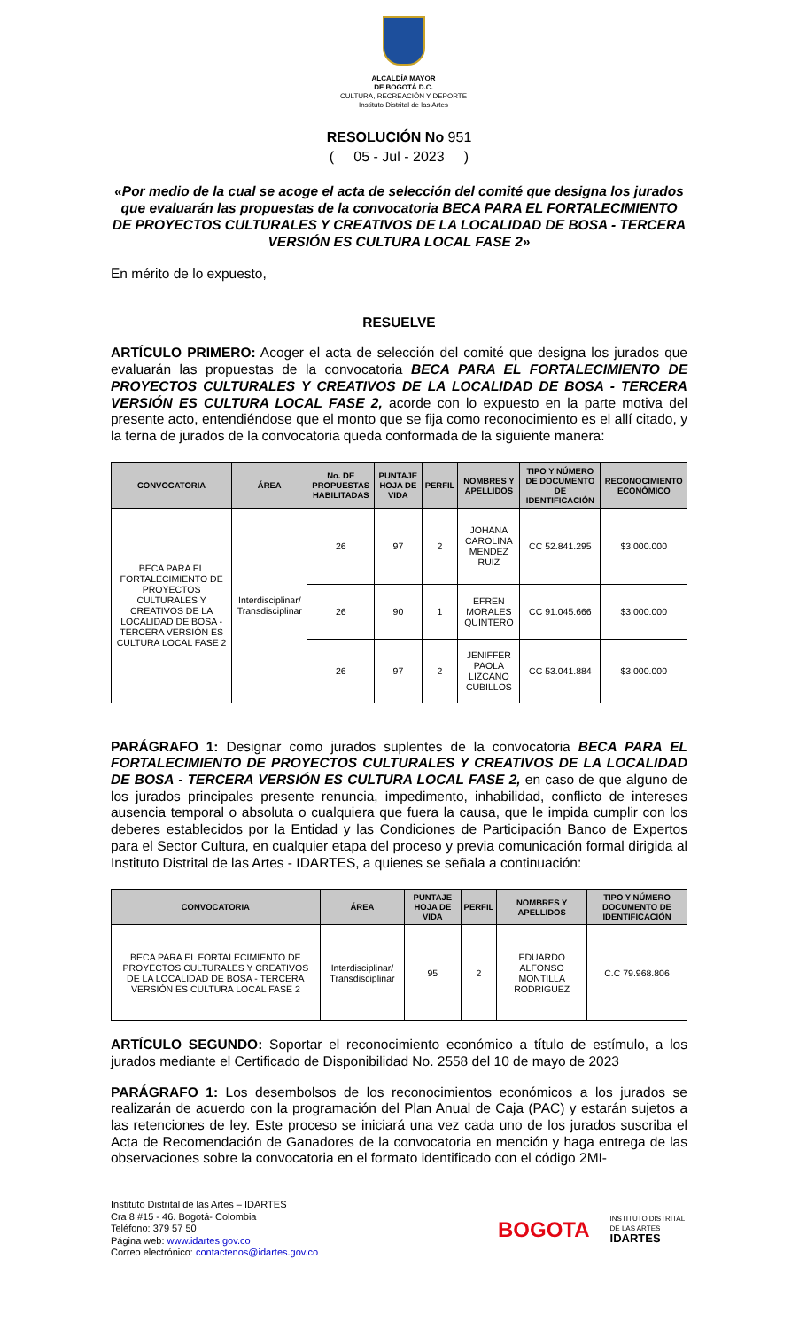ALCALDÍA MAYOR
DE BOGOTÁ D.C.
CULTURA, RECREACIÓN Y DEPORTE
Instituto Distrital de las Artes
RESOLUCIÓN No 951
( 05 - Jul - 2023 )
«Por medio de la cual se acoge el acta de selección del comité que designa los jurados que evaluarán las propuestas de la convocatoria BECA PARA EL FORTALECIMIENTO DE PROYECTOS CULTURALES Y CREATIVOS DE LA LOCALIDAD DE BOSA - TERCERA VERSIÓN ES CULTURA LOCAL FASE 2»
En mérito de lo expuesto,
RESUELVE
ARTÍCULO PRIMERO: Acoger el acta de selección del comité que designa los jurados que evaluarán las propuestas de la convocatoria BECA PARA EL FORTALECIMIENTO DE PROYECTOS CULTURALES Y CREATIVOS DE LA LOCALIDAD DE BOSA - TERCERA VERSIÓN ES CULTURA LOCAL FASE 2, acorde con lo expuesto en la parte motiva del presente acto, entendiéndose que el monto que se fija como reconocimiento es el allí citado, y la terna de jurados de la convocatoria queda conformada de la siguiente manera:
| CONVOCATORIA | ÁREA | No. DE PROPUESTAS HABILITADAS | PUNTAJE HOJA DE VIDA | PERFIL | NOMBRES Y APELLIDOS | TIPO Y NÚMERO DE DOCUMENTO DE IDENTIFICACIÓN | RECONOCIMIENTO ECONÓMICO |
| --- | --- | --- | --- | --- | --- | --- | --- |
| BECA PARA EL FORTALECIMIENTO DE PROYECTOS CULTURALES Y CREATIVOS DE LA LOCALIDAD DE BOSA - TERCERA VERSIÓN ES CULTURA LOCAL FASE 2 | Interdisciplinar/ Transdisciplinar | 26 | 97 | 2 | JOHANA CAROLINA MENDEZ RUIZ | CC 52.841.295 | $3.000.000 |
| | | 26 | 90 | 1 | EFREN MORALES QUINTERO | CC 91.045.666 | $3.000.000 |
| | | 26 | 97 | 2 | JENIFFER PAOLA LIZCANO CUBILLOS | CC 53.041.884 | $3.000.000 |
PARÁGRAFO 1: Designar como jurados suplentes de la convocatoria BECA PARA EL FORTALECIMIENTO DE PROYECTOS CULTURALES Y CREATIVOS DE LA LOCALIDAD DE BOSA - TERCERA VERSIÓN ES CULTURA LOCAL FASE 2, en caso de que alguno de los jurados principales presente renuncia, impedimento, inhabilidad, conflicto de intereses ausencia temporal o absoluta o cualquiera que fuera la causa, que le impida cumplir con los deberes establecidos por la Entidad y las Condiciones de Participación Banco de Expertos para el Sector Cultura, en cualquier etapa del proceso y previa comunicación formal dirigida al Instituto Distrital de las Artes - IDARTES, a quienes se señala a continuación:
| CONVOCATORIA | ÁREA | PUNTAJE HOJA DE VIDA | PERFIL | NOMBRES Y APELLIDOS | TIPO Y NÚMERO DOCUMENTO DE IDENTIFICACIÓN |
| --- | --- | --- | --- | --- | --- |
| BECA PARA EL FORTALECIMIENTO DE PROYECTOS CULTURALES Y CREATIVOS DE LA LOCALIDAD DE BOSA - TERCERA VERSIÓN ES CULTURA LOCAL FASE 2 | Interdisciplinar/ Transdisciplinar | 95 | 2 | EDUARDO ALFONSO MONTILLA RODRIGUEZ | C.C 79.968.806 |
ARTÍCULO SEGUNDO: Soportar el reconocimiento económico a título de estímulo, a los jurados mediante el Certificado de Disponibilidad No. 2558 del 10 de mayo de 2023
PARÁGRAFO 1: Los desembolsos de los reconocimientos económicos a los jurados se realizarán de acuerdo con la programación del Plan Anual de Caja (PAC) y estarán sujetos a las retenciones de ley. Este proceso se iniciará una vez cada uno de los jurados suscriba el Acta de Recomendación de Ganadores de la convocatoria en mención y haga entrega de las observaciones sobre la convocatoria en el formato identificado con el código 2MI-
Instituto Distrital de las Artes – IDARTES
Cra 8 #15 - 46. Bogotá- Colombia
Teléfono: 379 57 50
Página web: www.idartes.gov.co
Correo electrónico: contactenos@idartes.gov.co
BOGOTA INSTITUTO DISTRITAL
DE LAS ARTES
IDARTES